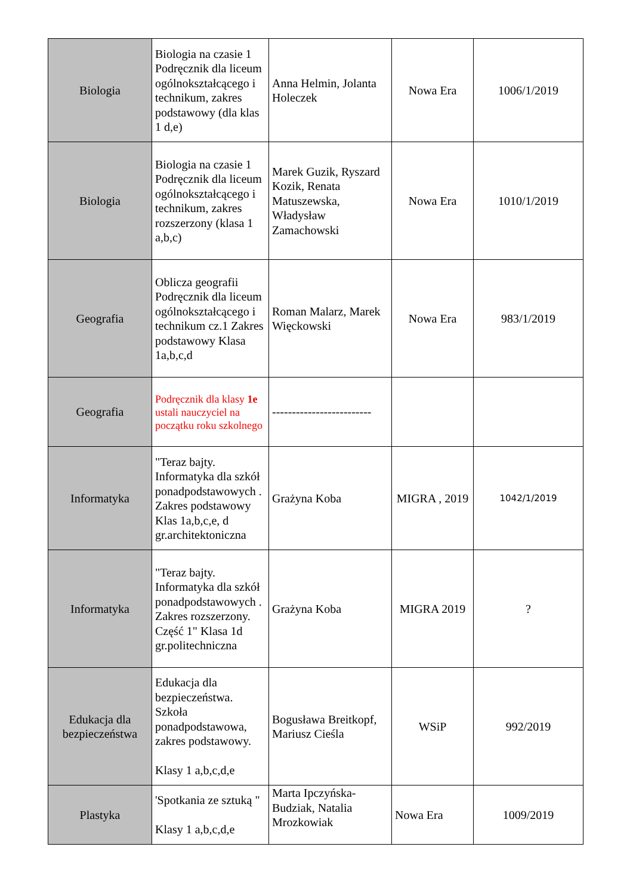| Biologia | Biologia na czasie 1 Podręcznik dla liceum ogólnokształcącego i technikum, zakres podstawowy (dla klas 1 d,e) | Anna Helmin, Jolanta Holeczek | Nowa Era | 1006/1/2019 |
| Biologia | Biologia na czasie 1 Podręcznik dla liceum ogólnokształcącego i technikum, zakres rozszerzony (klasa 1 a,b,c) | Marek Guzik, Ryszard Kozik, Renata Matuszewska, Władysław Zamachowski | Nowa Era | 1010/1/2019 |
| Geografia | Oblicza geografii Podręcznik dla liceum ogólnokształcącego i technikum cz.1 Zakres podstawowy Klasa 1a,b,c,d | Roman Malarz, Marek Więckowski | Nowa Era | 983/1/2019 |
| Geografia | Podręcznik dla klasy 1e ustali nauczyciel na początku roku szkolnego | ------------------------- | | |
| Informatyka | "Teraz bajty. Informatyka dla szkół ponadpodstawowych . Zakres podstawowy Klas 1a,b,c,e, d gr.architektoniczna | Grażyna Koba | MIGRA , 2019 | 1042/1/2019 |
| Informatyka | "Teraz bajty. Informatyka dla szkół ponadpodstawowych . Zakres rozszerzony. Część 1" Klasa 1d gr.politechniczna | Grażyna Koba | MIGRA 2019 | ? |
| Edukacja dla bezpieczeństwa | Edukacja dla bezpieczeństwa. Szkoła ponadpodstawowa, zakres podstawowy. Klasy 1 a,b,c,d,e | Bogusława Breitkopf, Mariusz Cieśla | WSiP | 992/2019 |
| Plastyka | 'Spotkania ze sztuką " Klasy 1 a,b,c,d,e | Marta Ipczyńska-Budziak, Natalia Mrozkowiak | Nowa Era | 1009/2019 |